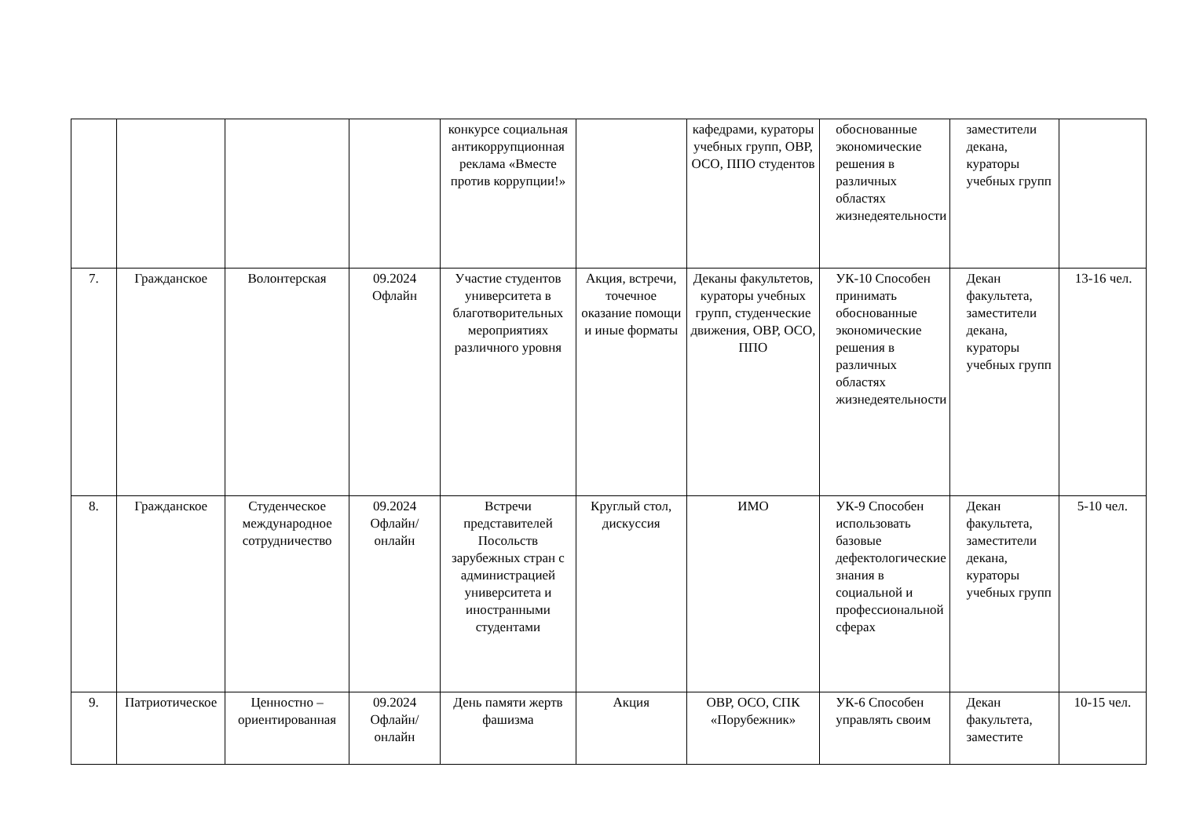| | | | | конкурсе социальная антикоррупционная реклама «Вместе против коррупции!» | | кафедрами, кураторы учебных групп, ОВР, ОСО, ППО студентов | обоснованные экономические решения в различных областях жизнедеятельности | заместители декана, кураторы учебных групп | |
| 7. | Гражданское | Волонтерская | 09.2024 Офлайн | Участие студентов университета в благотворительных мероприятиях различного уровня | Акция, встречи, точечное оказание помощи и иные форматы | Деканы факультетов, кураторы учебных групп, студенческие движения, ОВР, ОСО, ППО | УК-10 Способен принимать обоснованные экономические решения в различных областях жизнедеятельности | Декан факультета, заместители декана, кураторы учебных групп | 13-16 чел. |
| 8. | Гражданское | Студенческое международное сотрудничество | 09.2024 Офлайн/ онлайн | Встречи представителей Посольств зарубежных стран с администрацией университета и иностранными студентами | Круглый стол, дискуссия | ИМО | УК-9 Способен использовать базовые дефектологические знания в социальной и профессиональной сферах | Декан факультета, заместители декана, кураторы учебных групп | 5-10 чел. |
| 9. | Патриотическое | Ценностно – ориентированная | 09.2024 Офлайн/ онлайн | День памяти жертв фашизма | Акция | ОВР, ОСО, СПК «Порубежник» | УК-6 Способен управлять своим | Декан факультета, заместите | 10-15 чел. |